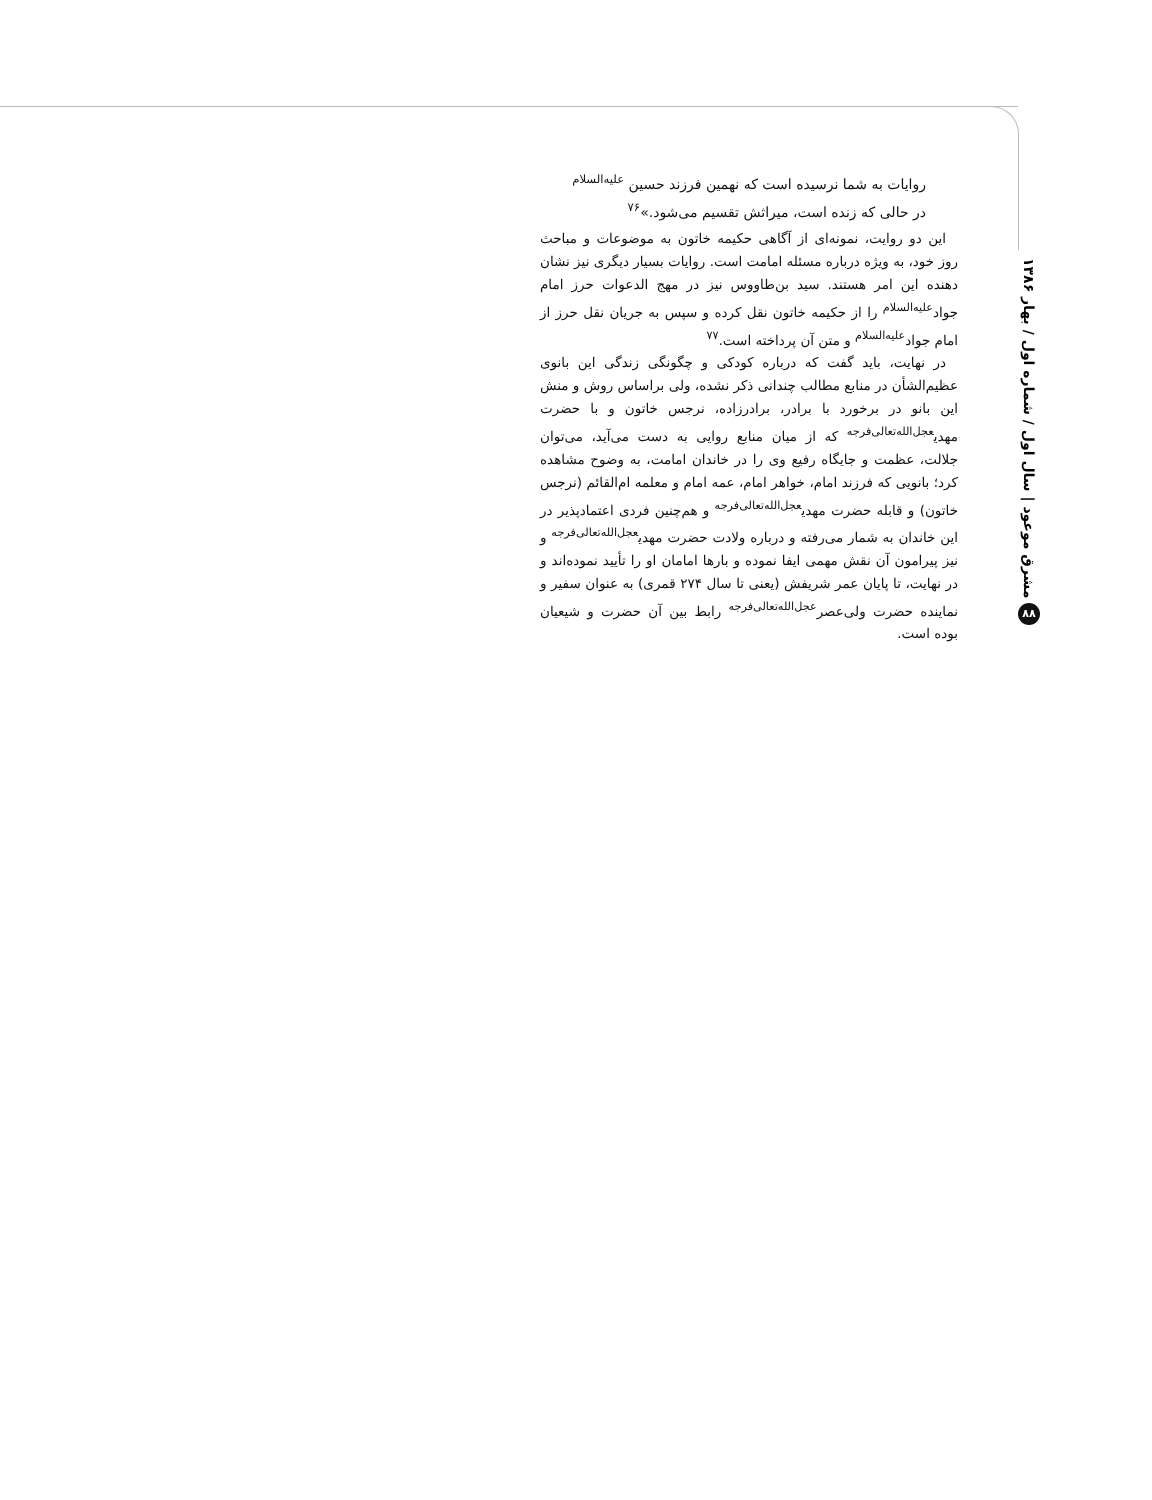روایات به شما نرسیده است که نهمین فرزند حسین <sup>علیه‌السلام</sup>
در حالی که زنده است، میراثش تقسیم می‌شود.»<sup>۷۶</sup>
این دو روایت، نمونه‌ای از آگاهی حکیمه خاتون به موضوعات و مباحث روز خود، به ویژه درباره مسئله امامت است. روایات بسیار دیگری نیز نشان دهنده این امر هستند. سید بن‌طاووس نیز در مهج الدعوات حرز امام جواد<sup>علیه‌السلام</sup> را از حکیمه خاتون نقل کرده و سپس به جریان نقل حرز از امام جواد<sup>علیه‌السلام</sup> و متن آن پرداخته است.<sup>۷۷</sup>
در نهایت، باید گفت که درباره کودکی و چگونگی زندگی این بانوی عظیم‌الشأن در منابع مطالب چندانی ذکر نشده، ولی براساس روش و منش این بانو در برخورد با برادر، برادرزاده، نرجس خاتون و با حضرت مهدی<sup>عجل‌الله‌تعالی‌فرجه</sup> که از میان منابع روایی به دست می‌آید، می‌توان جلالت، عظمت و جایگاه رفیع وی را در خاندان امامت، به وضوح مشاهده کرد؛ بانویی که فرزند امام، خواهر امام، عمه امام و معلمه ام‌القائم (نرجس خاتون) و قابله حضرت مهدی<sup>عجل‌الله‌تعالی‌فرجه</sup> و هم‌چنین فردی اعتمادپذیر در این خاندان به شمار می‌رفته و درباره ولادت حضرت مهدی<sup>عجل‌الله‌تعالی‌فرجه</sup> و نیز پیرامون آن نقش مهمی ایفا نموده و بارها امامان او را تأیید نموده‌اند و در نهایت، تا پایان عمر شریفش (یعنی تا سال ۲۷۴ قمری) به عنوان سفیر و نماینده حضرت ولی‌عصر<sup>عجل‌الله‌تعالی‌فرجه</sup> رابط بین آن حضرت و شیعیان بوده است.
۸۸ مشرق موعود | سال اول / شماره اول / بهار ۱۳۸۶